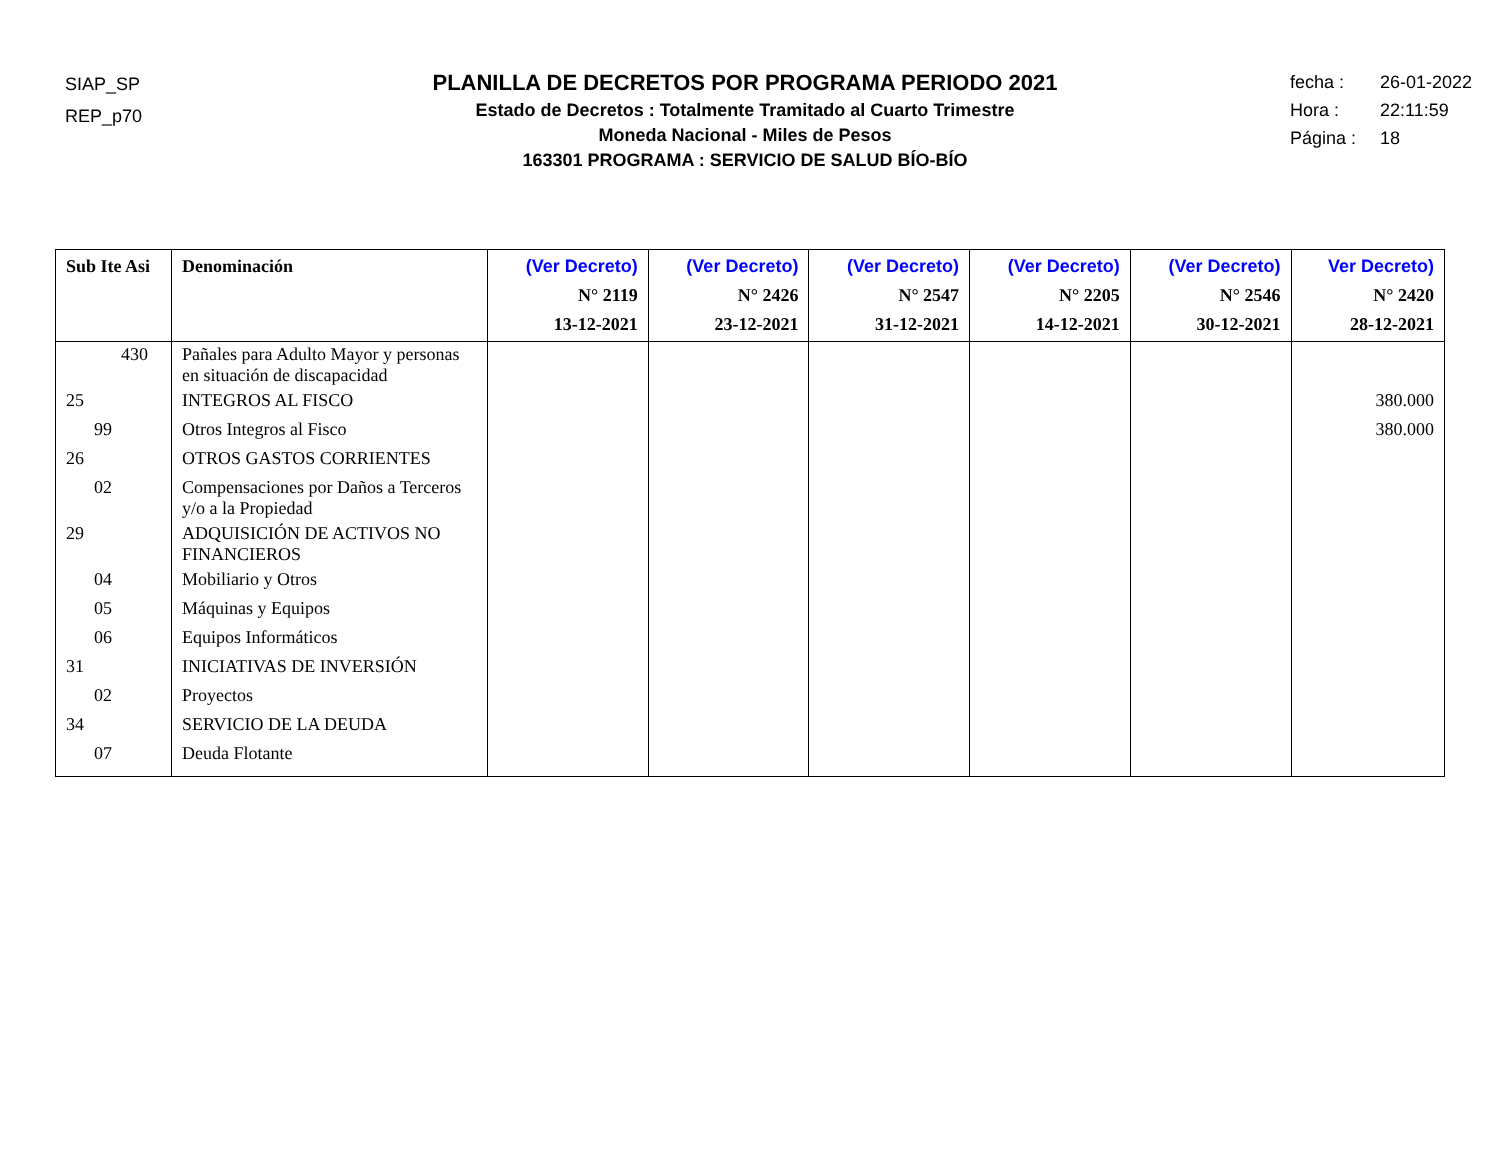SIAP_SP
REP_p70
PLANILLA DE DECRETOS POR PROGRAMA PERIODO 2021
Estado de Decretos : Totalmente Tramitado al Cuarto Trimestre
Moneda Nacional - Miles de Pesos
163301 PROGRAMA : SERVICIO DE SALUD BÍO-BÍO
fecha : 26-01-2022
Hora : 22:11:59
Página : 18
| Sub Ite Asi | Denominación | (Ver Decreto) N° 2119 13-12-2021 | (Ver Decreto) N° 2426 23-12-2021 | (Ver Decreto) N° 2547 31-12-2021 | (Ver Decreto) N° 2205 14-12-2021 | (Ver Decreto) N° 2546 30-12-2021 | Ver Decreto) N° 2420 28-12-2021 |
| --- | --- | --- | --- | --- | --- | --- | --- |
| 430 | Pañales para Adulto Mayor y personas en situación de discapacidad | | | | | | |
| 25 | INTEGROS AL FISCO | | | | | | 380.000 |
| 99 | Otros Integros al Fisco | | | | | | 380.000 |
| 26 | OTROS GASTOS CORRIENTES | | | | | | |
| 02 | Compensaciones por Daños a Terceros y/o a la Propiedad | | | | | | |
| 29 | ADQUISICIÓN DE ACTIVOS NO FINANCIEROS | | | | | | |
| 04 | Mobiliario y Otros | | | | | | |
| 05 | Máquinas y Equipos | | | | | | |
| 06 | Equipos Informáticos | | | | | | |
| 31 | INICIATIVAS DE INVERSIÓN | | | | | | |
| 02 | Proyectos | | | | | | |
| 34 | SERVICIO DE LA DEUDA | | | | | | |
| 07 | Deuda Flotante | | | | | | |